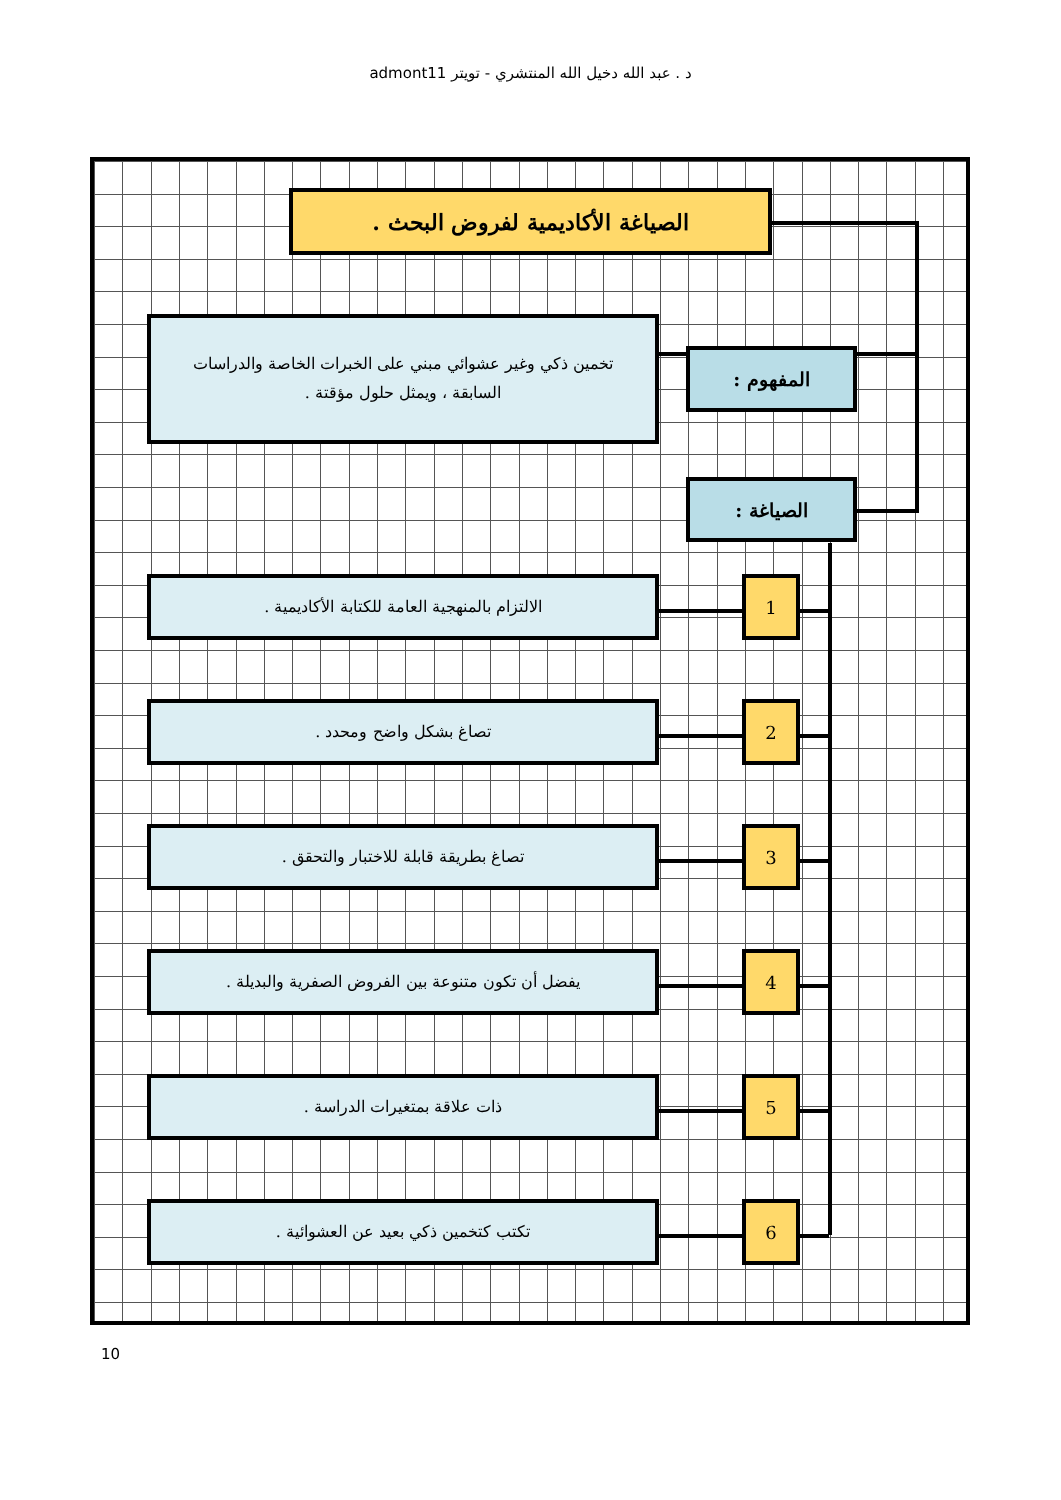د . عبد الله دخيل الله المنتشري - تويتر admont11
الصياغة الأكاديمية لفروض البحث .
المفهوم :
تخمين ذكي وغير عشوائي مبني على الخبرات الخاصة والدراسات السابقة ، ويمثل حلول مؤقتة .
الصياغة :
1
الالتزام بالمنهجية العامة للكتابة الأكاديمية .
2
تصاغ بشكل واضح ومحدد .
3
تصاغ بطريقة قابلة للاختبار والتحقق .
4
يفضل أن تكون متنوعة بين الفروض الصفرية والبديلة .
5
ذات علاقة بمتغيرات الدراسة .
6
تكتب كتخمين ذكي بعيد عن العشوائية .
10